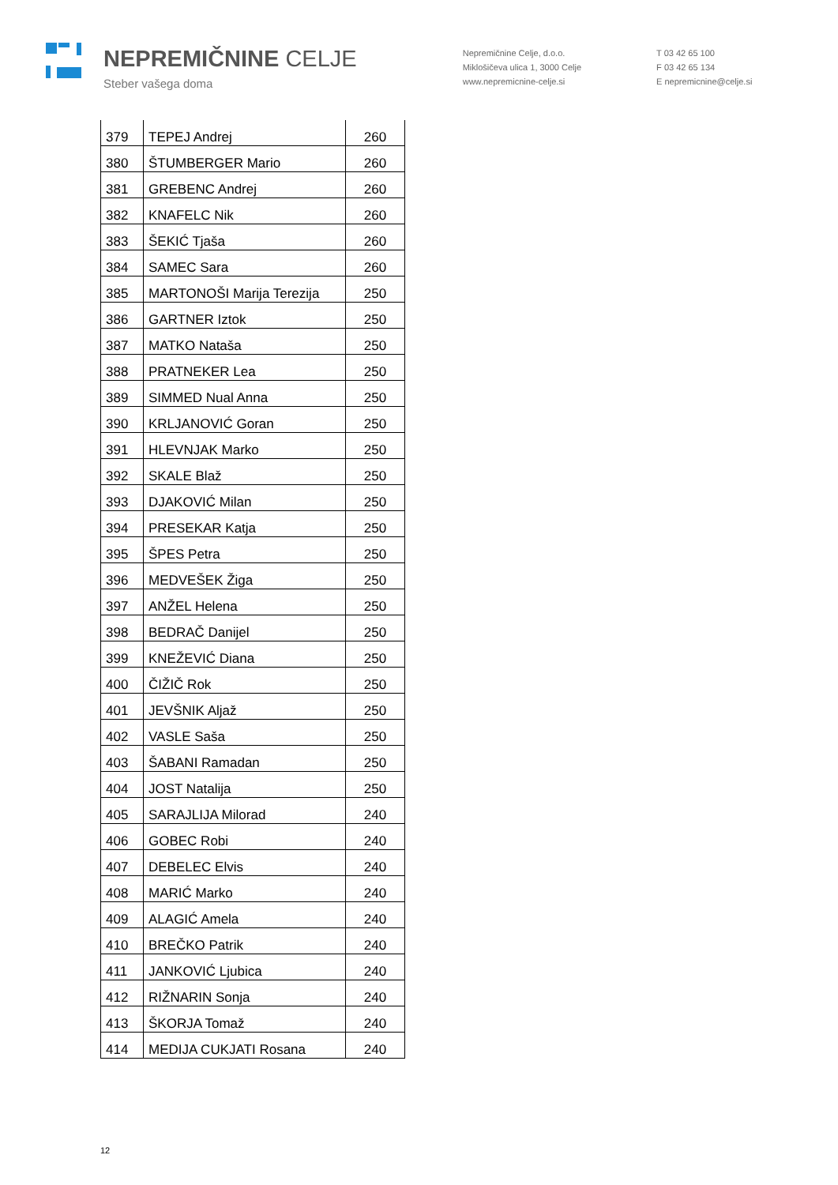NEPREMIČNINE CELJE
Steber vašega doma
Nepremičnine Celje, d.o.o.
Miklošičeva ulica 1, 3000 Celje
www.nepremicnine-celje.si
T 03 42 65 100
F 03 42 65 134
E nepremicnine@celje.si
| 379 | TEPEJ Andrej | 260 |
| 380 | ŠTUMBERGER Mario | 260 |
| 381 | GREBENC Andrej | 260 |
| 382 | KNAFELC Nik | 260 |
| 383 | ŠEKIĆ Tjaša | 260 |
| 384 | SAMEC Sara | 260 |
| 385 | MARTONOŠI Marija Terezija | 250 |
| 386 | GARTNER Iztok | 250 |
| 387 | MATKO Nataša | 250 |
| 388 | PRATNEKER Lea | 250 |
| 389 | SIMMED Nual Anna | 250 |
| 390 | KRLJANOVIĆ Goran | 250 |
| 391 | HLEVNJAK Marko | 250 |
| 392 | SKALE Blaž | 250 |
| 393 | DJAKOVIĆ Milan | 250 |
| 394 | PRESEKAR Katja | 250 |
| 395 | ŠPES Petra | 250 |
| 396 | MEDVEŠEK Žiga | 250 |
| 397 | ANŽEL Helena | 250 |
| 398 | BEDRAČ Danijel | 250 |
| 399 | KNEŽEVIĆ Diana | 250 |
| 400 | ČIŽIČ Rok | 250 |
| 401 | JEVŠNIK Aljaž | 250 |
| 402 | VASLE Saša | 250 |
| 403 | ŠABANI Ramadan | 250 |
| 404 | JOST Natalija | 250 |
| 405 | SARAJLIJA Milorad | 240 |
| 406 | GOBEC Robi | 240 |
| 407 | DEBELEC Elvis | 240 |
| 408 | MARIĆ Marko | 240 |
| 409 | ALAGIĆ Amela | 240 |
| 410 | BREČKO Patrik | 240 |
| 411 | JANKOVIĆ Ljubica | 240 |
| 412 | RIŽNARIN Sonja | 240 |
| 413 | ŠKORJA Tomaž | 240 |
| 414 | MEDIJA CUKJATI Rosana | 240 |
12